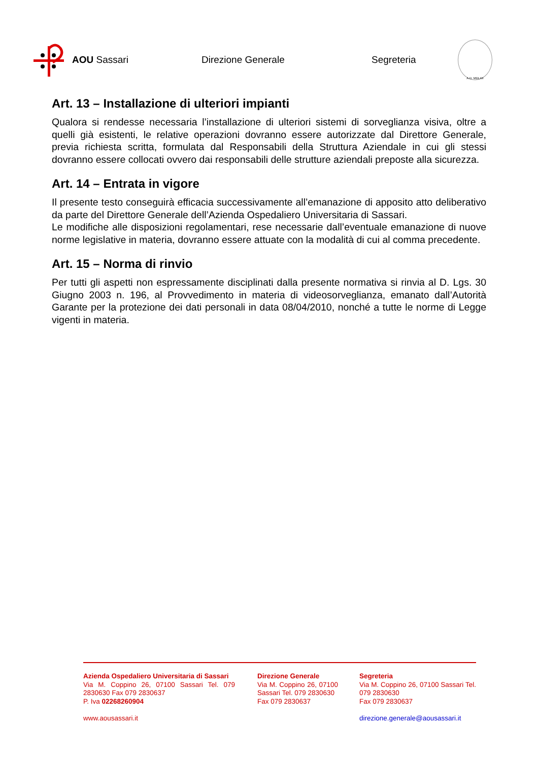AOU Sassari Direzione Generale Segreteria
A.D. MDLXII
Art. 13 – Installazione di ulteriori impianti
Qualora si rendesse necessaria l’installazione di ulteriori sistemi di sorveglianza visiva, oltre a quelli già esistenti, le relative operazioni dovranno essere autorizzate dal Direttore Generale, previa richiesta scritta, formulata dal Responsabili della Struttura Aziendale in cui gli stessi dovranno essere collocati ovvero dai responsabili delle strutture aziendali preposte alla sicurezza.
Art. 14 – Entrata in vigore
Il presente testo conseguirà efficacia successivamente all’emanazione di apposito atto deliberativo da parte del Direttore Generale dell’Azienda Ospedaliero Universitaria di Sassari.
Le modifiche alle disposizioni regolamentari, rese necessarie dall’eventuale emanazione di nuove norme legislative in materia, dovranno essere attuate con la modalità di cui al comma precedente.
Art. 15 – Norma di rinvio
Per tutti gli aspetti non espressamente disciplinati dalla presente normativa si rinvia al D. Lgs. 30 Giugno 2003 n. 196, al Provvedimento in materia di videosorveglianza, emanato dall’Autorità Garante per la protezione dei dati personali in data 08/04/2010, nonché a tutte le norme di Legge vigenti in materia.
Azienda Ospedaliero Universitaria di Sassari
Via M. Coppino 26, 07100 Sassari Tel. 079 2830630 Fax 079 2830637
P. Iva 02268260904
www.aousassari.it
Direzione Generale
Via M. Coppino 26, 07100 Sassari Tel. 079 2830630
Fax 079 2830637
Segreteria
Via M. Coppino 26, 07100 Sassari Tel. 079 2830630
Fax 079 2830637
direzione.generale@aousassari.it